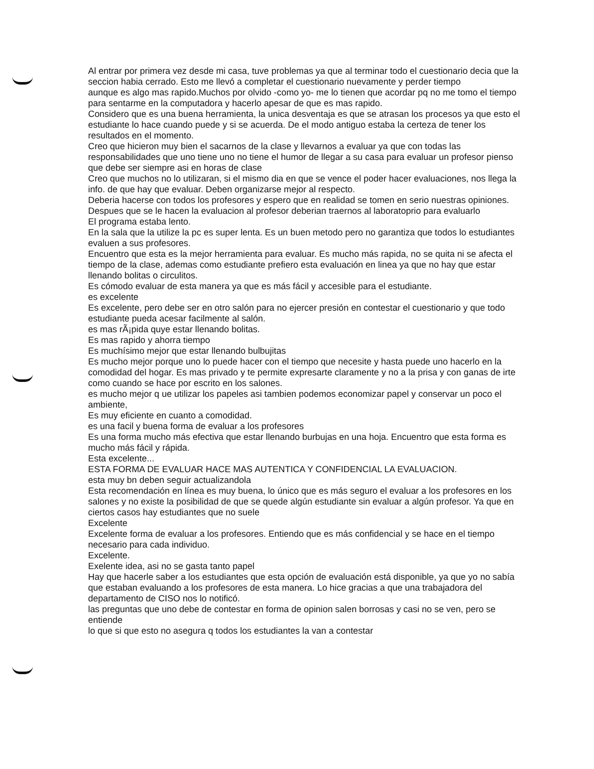Al entrar por primera vez desde mi casa, tuve problemas ya que al terminar todo el cuestionario decia que la seccion habia cerrado. Esto me llevó a completar el cuestionario nuevamente y perder tiempo
aunque es algo mas rapido.Muchos por olvido -como yo- me lo tienen que acordar pq no me tomo el tiempo para sentarme en la computadora y hacerlo apesar de que es mas rapido.
Considero que es una buena herramienta, la unica desventaja es que se atrasan los procesos ya que esto el estudiante lo hace cuando puede y si se acuerda. De el modo antiguo estaba la certeza de tener los resultados en el momento.
Creo que hicieron muy bien el sacarnos de la clase y llevarnos a evaluar ya que con todas las responsabilidades que uno tiene uno no tiene el humor de llegar a su casa para evaluar un profesor pienso que debe ser siempre asi en horas de clase
Creo que muchos no lo utilizaran, si el mismo dia en que se vence el poder hacer evaluaciones, nos llega la info. de que hay que evaluar. Deben organizarse mejor al respecto.
Deberia hacerse con todos los profesores y espero que en realidad se tomen en serio nuestras opiniones.
Despues que se le hacen la evaluacion al profesor deberian traernos al laboratoprio para evaluarlo
El programa estaba lento.
En la sala que la utilize la pc es super lenta. Es un buen metodo pero no garantiza que todos lo estudiantes evaluen a sus profesores.
Encuentro que esta es la mejor herramienta para evaluar. Es mucho más rapida, no se quita ni se afecta el tiempo de la clase, ademas como estudiante prefiero esta evaluación en linea ya que no hay que estar llenando bolitas o circulitos.
Es cómodo evaluar de esta manera ya que es más fácil y accesible para el estudiante.
es excelente
Es excelente, pero debe ser en otro salón para no ejercer presión en contestar el cuestionario y que todo estudiante pueda acesar facilmente al salón.
es mas rÃ¡pida quye estar llenando bolitas.
Es mas rapido y ahorra tiempo
Es muchísimo mejor que estar llenando bulbujitas
Es mucho mejor porque uno lo puede hacer con el tiempo que necesite y hasta puede uno hacerlo en la comodidad del hogar. Es mas privado y te permite expresarte claramente y no a la prisa y con ganas de irte como cuando se hace por escrito en los salones.
es mucho mejor q ue utilizar los papeles asi tambien podemos economizar papel y conservar un poco el ambiente,
Es muy eficiente en cuanto a comodidad.
es una facil y buena forma de evaluar a los profesores
Es una forma mucho más efectiva que estar llenando burbujas en una hoja. Encuentro que esta forma es mucho más fácil y rápida.
Esta excelente...
ESTA FORMA DE EVALUAR HACE MAS AUTENTICA Y CONFIDENCIAL LA EVALUACION.
esta muy bn deben seguir actualizandola
Esta recomendación en línea es muy buena, lo único que es más seguro el evaluar a los profesores en los salones y no existe la posibilidad de que se quede algún estudiante sin evaluar a algún profesor. Ya que en ciertos casos hay estudiantes que no suele
Excelente
Excelente forma de evaluar a los profesores. Entiendo que es más confidencial y se hace en el tiempo necesario para cada individuo.
Excelente.
Exelente idea, asi no se gasta tanto papel
Hay que hacerle saber a los estudiantes que esta opción de evaluación está disponible, ya que yo no sabía que estaban evaluando a los profesores de esta manera. Lo hice gracias a que una trabajadora del departamento de CISO nos lo notificó.
las preguntas que uno debe de contestar en forma de opinion salen borrosas y casi no se ven, pero se entiende
lo que si que esto no asegura q todos los estudiantes la van a contestar